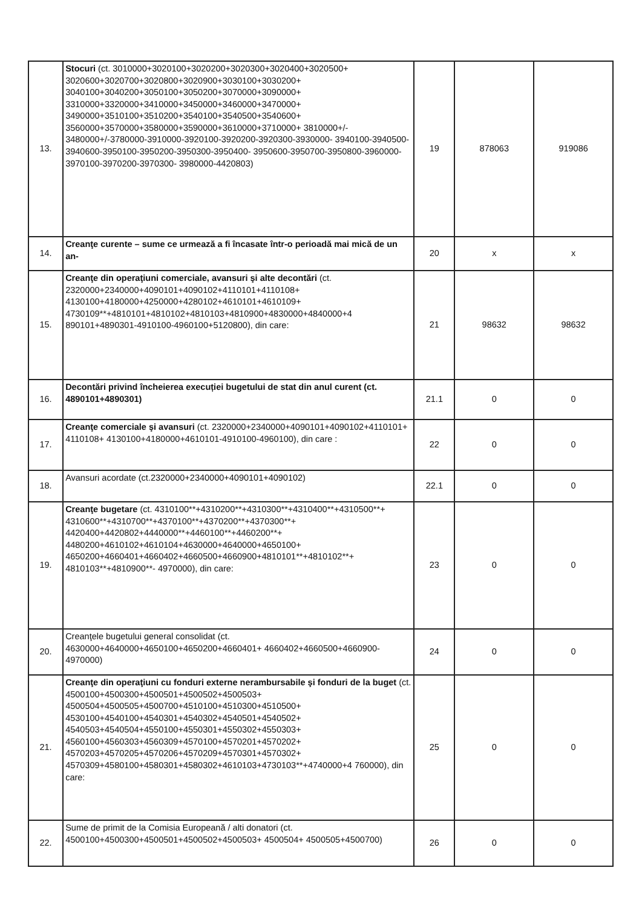| 13. | Stocuri (ct. 3010000+3020100+3020200+3020300+3020400+3020500+ 3020600+3020700+3020800+3020900+3030100+3030200+ 3040100+3040200+3050100+3050200+3070000+3090000+ 3310000+3320000+3410000+3450000+3460000+3470000+ 3490000+3510100+3510200+3540100+3540500+3540600+ 3560000+3570000+3580000+3590000+3610000+3710000+ 3810000+/- 3480000+/-3780000-3910000-3920100-3920200-3920300-3930000- 3940100-3940500-3940600-3950100-3950200-3950300-3950400- 3950600-3950700-3950800-3960000-3970100-3970200-3970300- 3980000-4420803) | 19 | 878063 | 919086 |
| 14. | Creanţe curente – sume ce urmează a fi încasate într-o perioadă mai mică de un an- | 20 | x | x |
| 15. | Creanţe din operaţiuni comerciale, avansuri şi alte decontări (ct. 2320000+2340000+4090101+4090102+4110101+4110108+ 4130100+4180000+4250000+4280102+4610101+4610109+ 4730109**+4810101+4810102+4810103+4810900+4830000+4840000+4 890101+4890301-4910100-4960100+5120800), din care: | 21 | 98632 | 98632 |
| 16. | Decontări privind încheierea execuției bugetului de stat din anul curent (ct. 4890101+4890301) | 21.1 | 0 | 0 |
| 17. | Creanţe comerciale şi avansuri (ct. 2320000+2340000+4090101+4090102+4110101+ 4110108+ 4130100+4180000+4610101-4910100-4960100), din care : | 22 | 0 | 0 |
| 18. | Avansuri acordate (ct.2320000+2340000+4090101+4090102) | 22.1 | 0 | 0 |
| 19. | Creanţe bugetare (ct. 4310100**+4310200**+4310300**+4310400**+4310500**+ 4310600**+4310700**+4370100**+4370200**+4370300**+ 4420400+4420802+4440000**+4460100**+4460200**+ 4480200+4610102+4610104+4630000+4640000+4650100+ 4650200+4660401+4660402+4660500+4660900+4810101**+4810102**+ 4810103**+4810900**- 4970000), din care: | 23 | 0 | 0 |
| 20. | Creanţele bugetului general consolidat (ct. 4630000+4640000+4650100+4650200+4660401+ 4660402+4660500+4660900-4970000) | 24 | 0 | 0 |
| 21. | Creanţe din operaţiuni cu fonduri externe nerambursabile şi fonduri de la buget (ct. 4500100+4500300+4500501+4500502+4500503+ 4500504+4500505+4500700+4510100+4510300+4510500+ 4530100+4540100+4540301+4540302+4540501+4540502+ 4540503+4540504+4550100+4550301+4550302+4550303+ 4560100+4560303+4560309+4570100+4570201+4570202+ 4570203+4570205+4570206+4570209+4570301+4570302+ 4570309+4580100+4580301+4580302+4610103+4730103**+4740000+4 760000), din care: | 25 | 0 | 0 |
| 22. | Sume de primit de la Comisia Europeană / alti donatori (ct. 4500100+4500300+4500501+4500502+4500503+ 4500504+ 4500505+4500700) | 26 | 0 | 0 |